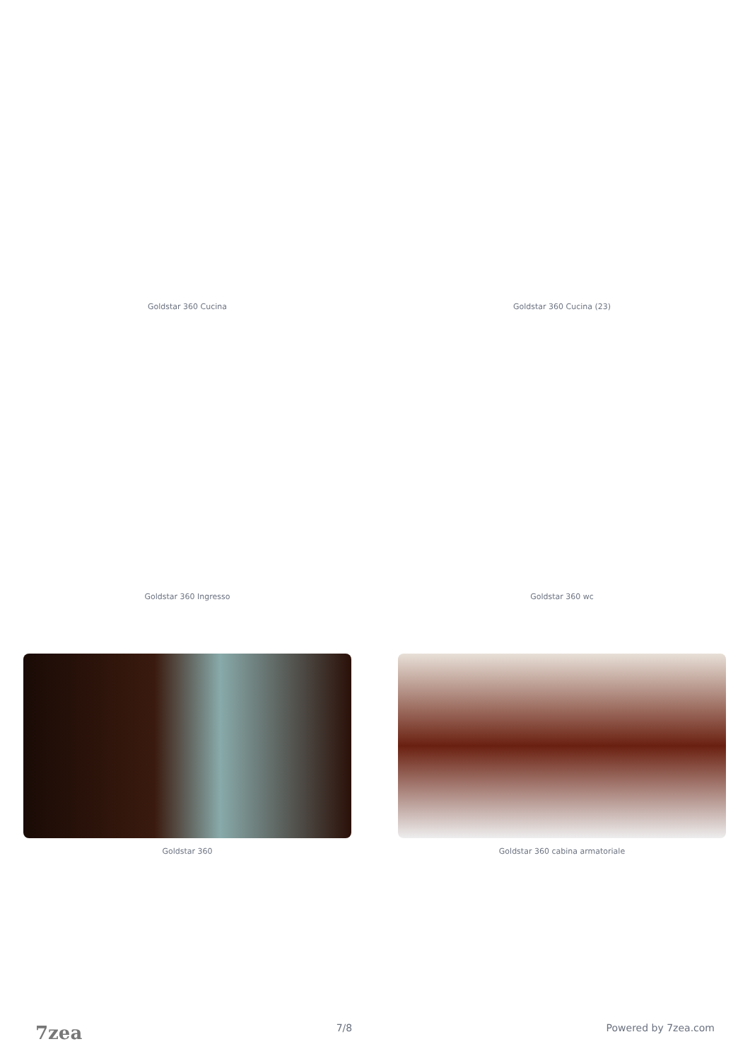Goldstar 360 Cucina Goldstar 360 Cucina (23)
Goldstar 360 Ingresso Goldstar 360 wc
Goldstar 360 Goldstar 360 cabina armatoriale
7zea 7/8 Powered by 7zea.com